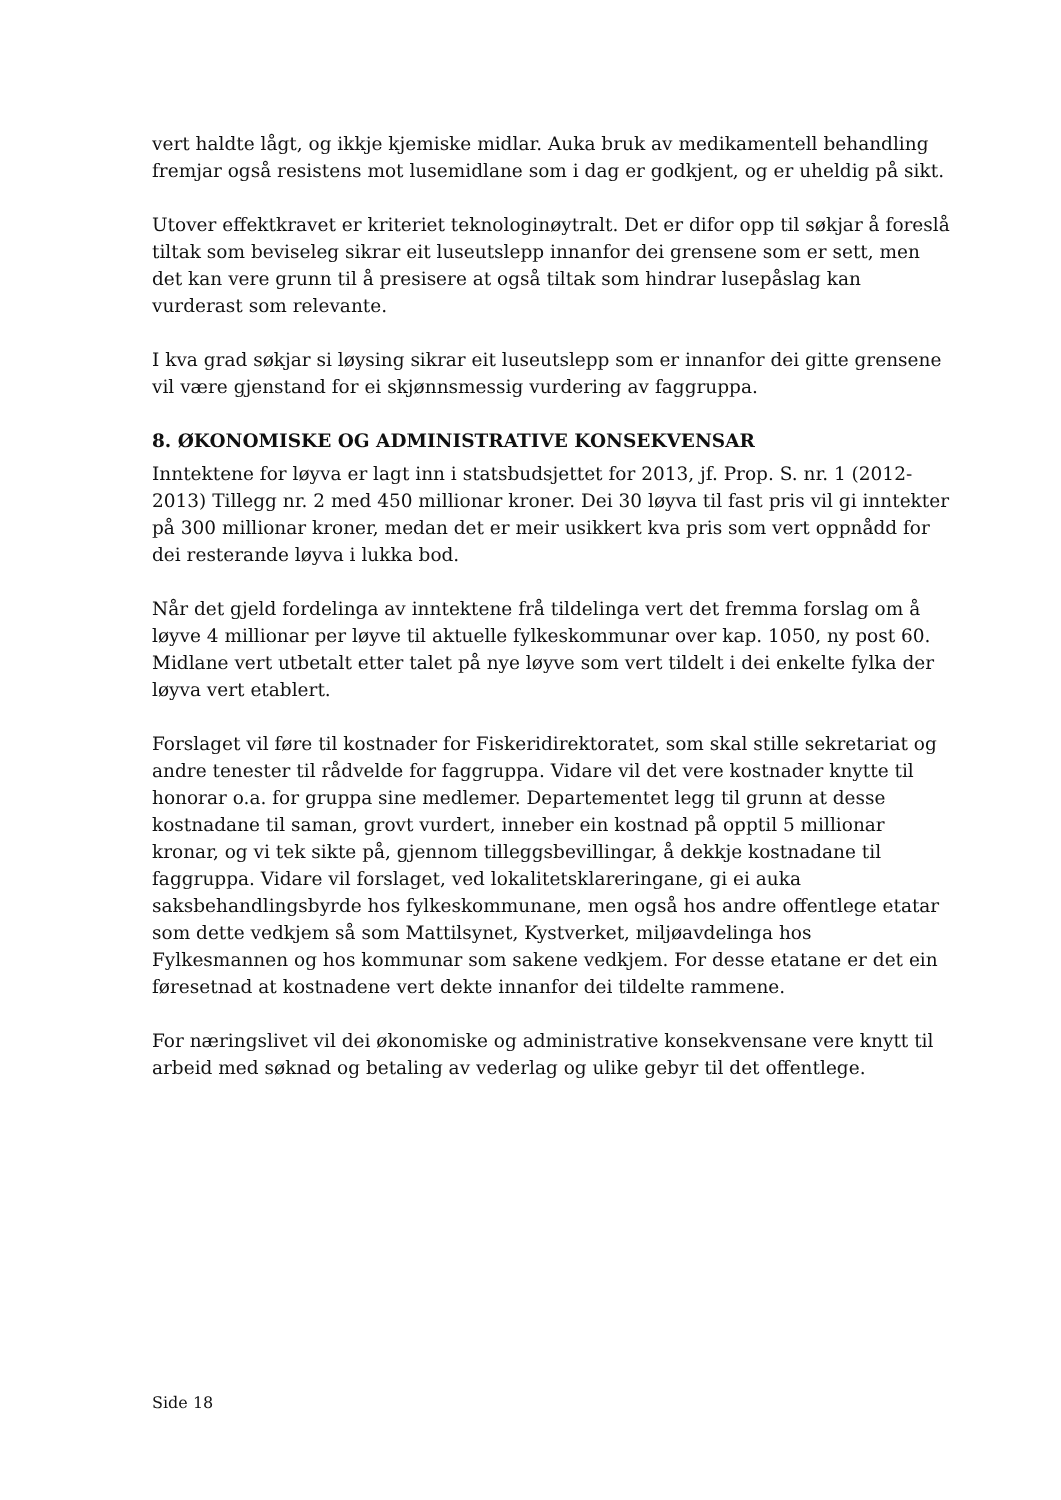vert haldte lågt, og ikkje kjemiske midlar. Auka bruk av medikamentell behandling fremjar også resistens mot lusemidlane som i dag er godkjent, og er uheldig på sikt.
Utover effektkravet er kriteriet teknologinøytralt. Det er difor opp til søkjar å foreslå tiltak som beviseleg sikrar eit luseutslepp innanfor dei grensene som er sett, men det kan vere grunn til å presisere at også tiltak som hindrar lusepåslag kan vurderast som relevante.
I kva grad søkjar si løysing sikrar eit luseutslepp som er innanfor dei gitte grensene vil være gjenstand for ei skjønnsmessig vurdering av faggruppa.
8. ØKONOMISKE OG ADMINISTRATIVE KONSEKVENSAR
Inntektene for løyva er lagt inn i statsbudsjettet for 2013, jf. Prop. S. nr. 1 (2012-2013) Tillegg nr. 2 med 450 millionar kroner. Dei 30 løyva til fast pris vil gi inntekter på 300 millionar kroner, medan det er meir usikkert kva pris som vert oppnådd for dei resterande løyva i lukka bod.
Når det gjeld fordelinga av inntektene frå tildelinga vert det fremma forslag om å løyve 4 millionar per løyve til aktuelle fylkeskommunar over kap. 1050, ny post 60. Midlane vert utbetalt etter talet på nye løyve som vert tildelt i dei enkelte fylka der løyva vert etablert.
Forslaget vil føre til kostnader for Fiskeridirektoratet, som skal stille sekretariat og andre tenester til rådvelde for faggruppa. Vidare vil det vere kostnader knytte til honorar o.a. for gruppa sine medlemer. Departementet legg til grunn at desse kostnadane til saman, grovt vurdert, inneber ein kostnad på opptil 5 millionar kronar, og vi tek sikte på, gjennom tilleggsbevillingar, å dekkje kostnadane til faggruppa. Vidare vil forslaget, ved lokalitetsklareringane, gi ei auka saksbehandlingsbyrde hos fylkeskommunane, men også hos andre offentlege etatar som dette vedkjem så som Mattilsynet, Kystverket, miljøavdelinga hos Fylkesmannen og hos kommunar som sakene vedkjem. For desse etatane er det ein føresetnad at kostnadene vert dekte innanfor dei tildelte rammene.
For næringslivet vil dei økonomiske og administrative konsekvensane vere knytt til arbeid med søknad og betaling av vederlag og ulike gebyr til det offentlege.
Side 18